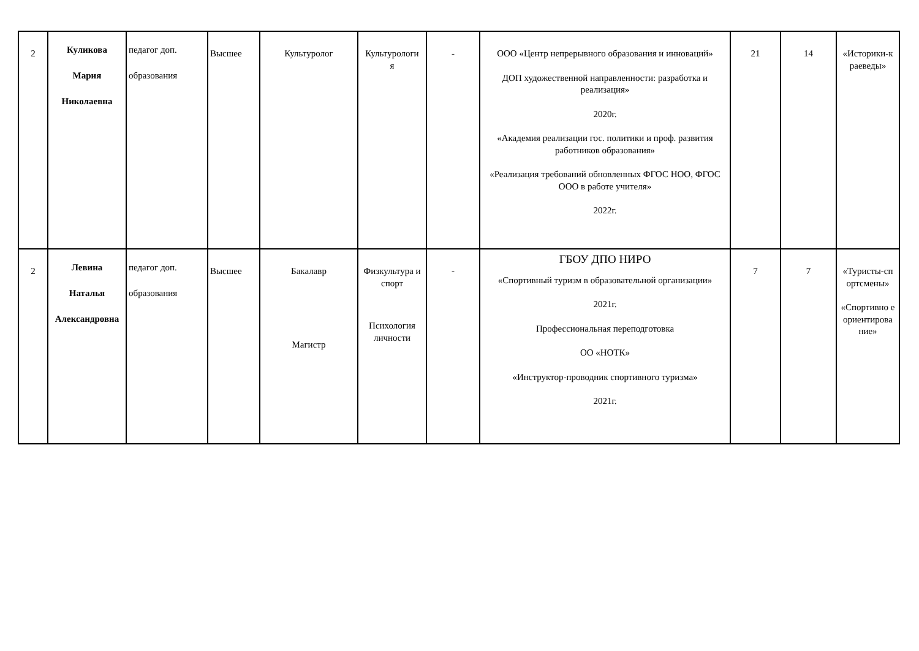| 2 | Куликова Мария Николаевна | педагог доп. образования | Высшее | Культуролог | Культурологи я | - | ООО «Центр непрерывного образования и инноваций» ДОП художественной направленности: разработка и реализация» 2020г. «Академия реализации гос. политики и проф. развития работников образования» «Реализация требований обновленных ФГОС НОО, ФГОС ООО в работе учителя» 2022г. | 21 | 14 | «Историки-к раеведы» |
| 2 | Левина Наталья Александровна | педагог доп. образования | Высшее | Бакалавр Магистр | Физкультура и спорт Психология личности | - | ГБОУ ДПО НИРО «Спортивный туризм в образовательной организации» 2021г. Профессиональная переподготовка ОО «НОТК» «Инструктор-проводник спортивного туризма» 2021г. | 7 | 7 | «Туристы-сп ортсмены» «Спортивно е ориентирова ние» |